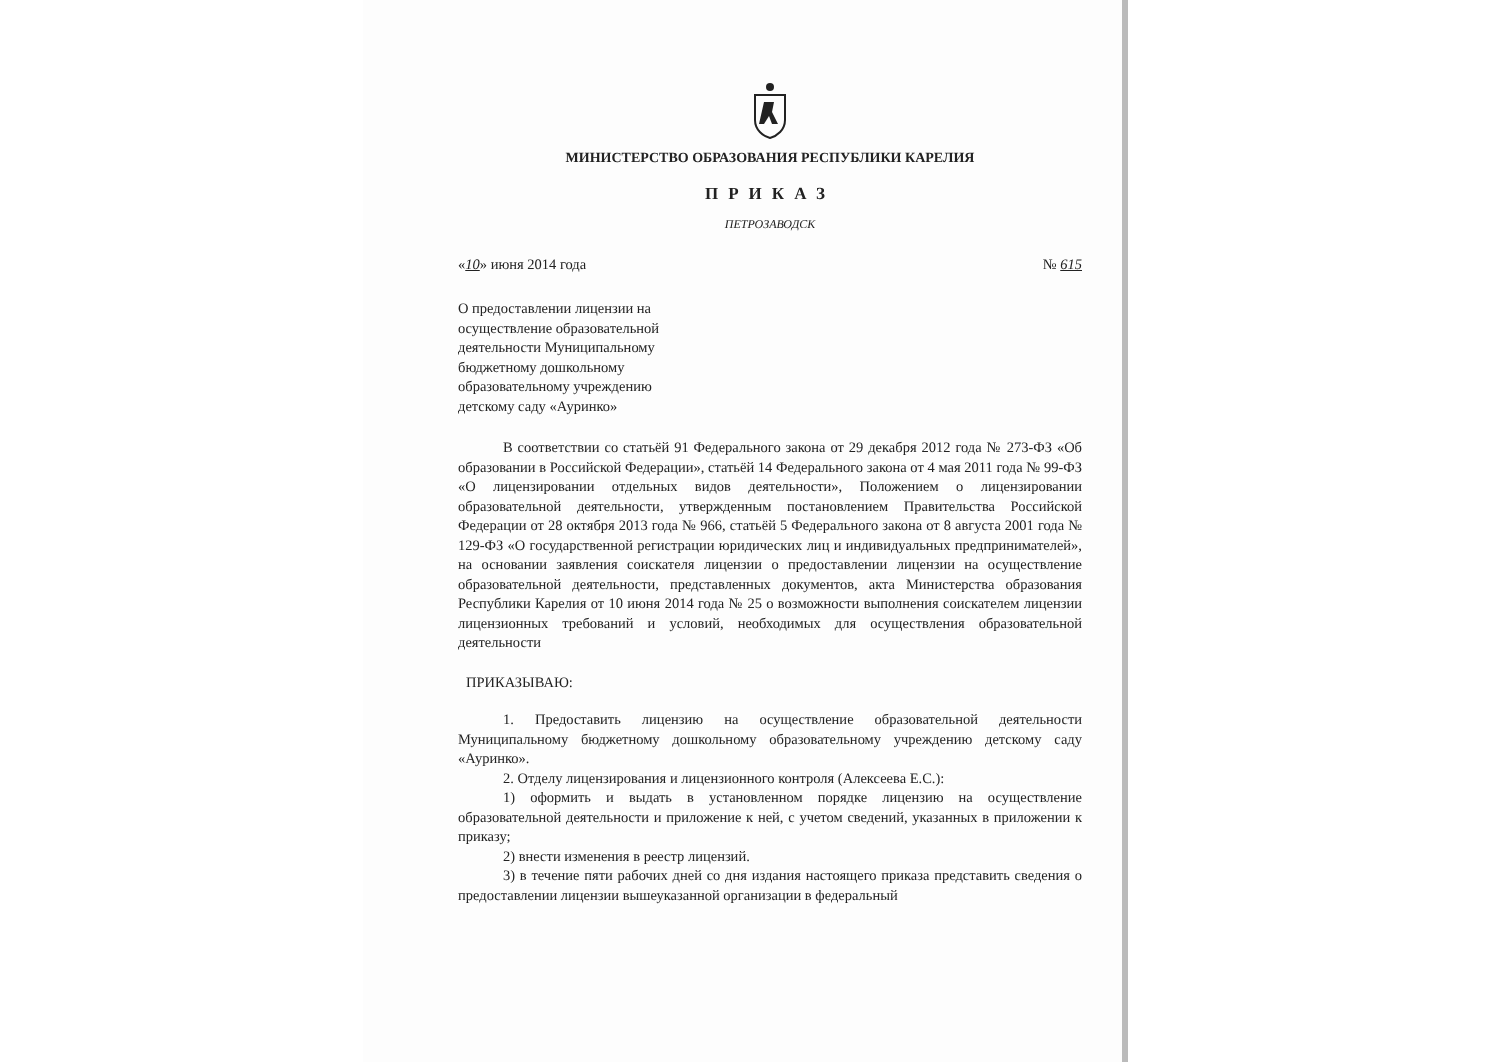МИНИСТЕРСТВО ОБРАЗОВАНИЯ РЕСПУБЛИКИ КАРЕЛИЯ
ПРИКАЗ
ПЕТРОЗАВОДСК
«10» июня 2014 года № 615
О предоставлении лицензии на осуществление образовательной деятельности Муниципальному бюджетному дошкольному образовательному учреждению детскому саду «Ауринко»
В соответствии со статьёй 91 Федерального закона от 29 декабря 2012 года № 273-ФЗ «Об образовании в Российской Федерации», статьёй 14 Федерального закона от 4 мая 2011 года № 99-ФЗ «О лицензировании отдельных видов деятельности», Положением о лицензировании образовательной деятельности, утвержденным постановлением Правительства Российской Федерации от 28 октября 2013 года № 966, статьёй 5 Федерального закона от 8 августа 2001 года № 129-ФЗ «О государственной регистрации юридических лиц и индивидуальных предпринимателей», на основании заявления соискателя лицензии о предоставлении лицензии на осуществление образовательной деятельности, представленных документов, акта Министерства образования Республики Карелия от 10 июня 2014 года № 25 о возможности выполнения соискателем лицензии лицензионных требований и условий, необходимых для осуществления образовательной деятельности
ПРИКАЗЫВАЮ:
1. Предоставить лицензию на осуществление образовательной деятельности Муниципальному бюджетному дошкольному образовательному учреждению детскому саду «Ауринко».
2. Отделу лицензирования и лицензионного контроля (Алексеева Е.С.):
1) оформить и выдать в установленном порядке лицензию на осуществление образовательной деятельности и приложение к ней, с учетом сведений, указанных в приложении к приказу;
2) внести изменения в реестр лицензий.
3) в течение пяти рабочих дней со дня издания настоящего приказа представить сведения о предоставлении лицензии вышеуказанной организации в федеральный